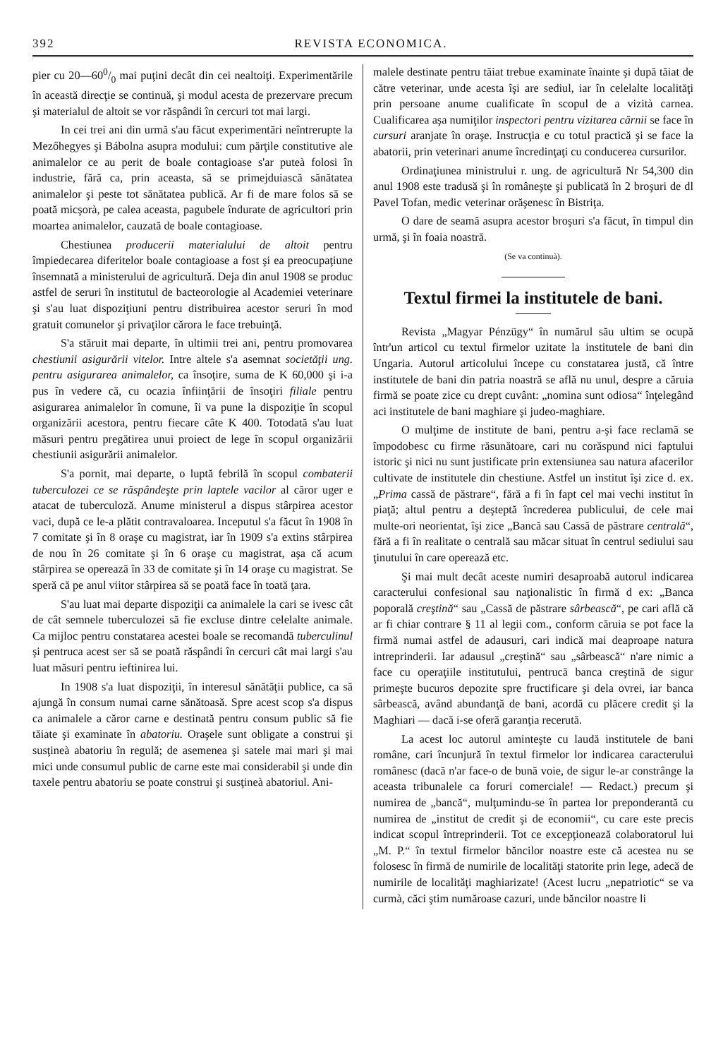392 REVISTA ECONOMICA.
pier cu 20—600/0 mai puţini decât din cei nealtoiţi. Experimentările în această direcţie se continuă, şi modul acesta de prezervare precum şi materialul de altoit se vor răspândi în cercuri tot mai largi.
In cei trei ani din urmă s'au făcut experimentări neîntrerupte la Mezőhegyes şi Bábolna asupra modului: cum părţile constitutive ale animalelor ce au perit de boale contagioase s'ar puteà folosi în industrie, fără ca, prin aceasta, să se primejduiască sănătatea animalelor şi peste tot sănătatea publică. Ar fi de mare folos să se poată micşorà, pe calea aceasta, pagubele îndurate de agricultori prin moartea animalelor, cauzată de boale contagioase.
Chestiunea producerii materialului de altoit pentru împiedecarea diferitelor boale contagioase a fost şi ea preocupaţiune însemnată a ministerului de agricultură. Deja din anul 1908 se produc astfel de seruri în institutul de bacteorologie al Academiei veterinare şi s'au luat dispoziţiuni pentru distribuirea acestor seruri în mod gratuit comunelor şi privaţilor cărora le face trebuinţă.
S'a stăruit mai departe, în ultimii trei ani, pentru promovarea chestiunii asigurării vitelor. Intre altele s'a asemnat societăţii ung. pentru asigurarea animalelor, ca însoţire, suma de K 60,000 şi i-a pus în vedere că, cu ocazia înfiinţării de însoţiri filiale pentru asigurarea animalelor în comune, îi va pune la dispoziţie în scopul organizării acestora, pentru fiecare câte K 400. Totodată s'au luat măsuri pentru pregătirea unui proiect de lege în scopul organizării chestiunii asigurării animalelor.
S'a pornit, mai departe, o luptă febrilă în scopul combaterii tuberculozei ce se răspândeşte prin laptele vacilor al căror uger e atacat de tuberculoză. Anume ministerul a dispus stârpirea acestor vaci, după ce le-a plătit contravaloarea. Inceputul s'a făcut în 1908 în 7 comitate şi în 8 oraşe cu magistrat, iar în 1909 s'a extins stârpirea de nou în 26 comitate şi în 6 oraşe cu magistrat, aşa că acum stârpirea se operează în 33 de comitate şi în 14 oraşe cu magistrat. Se speră că pe anul viitor stârpirea să se poată face în toată ţara.
S'au luat mai departe dispoziţii ca animalele la cari se ivesc cât de cât semnele tuberculozei să fie excluse dintre celelalte animale. Ca mijloc pentru constatarea acestei boale se recomandă tuberculinul şi pentruca acest ser să se poată răspândi în cercuri cât mai largi s'au luat măsuri pentru ieftinirea lui.
In 1908 s'a luat dispoziţii, în interesul sănătăţii publice, ca să ajungă în consum numai carne sănătoasă. Spre acest scop s'a dispus ca animalele a căror carne e destinată pentru consum public să fie tăiate şi examinate în abatoriu. Oraşele sunt obligate a construi şi susţineà abatoriu în regulă; de asemenea şi satele mai mari şi mai mici unde consumul public de carne este mai considerabil şi unde din taxele pentru abatoriu se poate construi şi susţineà abatoriul. Ani-
malele destinate pentru tăiat trebue examinate înainte şi după tăiat de către veterinar, unde acesta îşi are sediul, iar în celelalte localităţi prin persoane anume cualificate în scopul de a vizità carnea. Cualificarea aşa numiţilor inspectori pentru vizitarea cărnii se face în cursuri aranjate în oraşe. Instrucţia e cu totul practică şi se face la abatorii, prin veterinari anume încredinţaţi cu conducerea cursurilor.
Ordinaţiunea ministrului r. ung. de agricultură Nr 54,300 din anul 1908 este tradusă şi în româneşte şi publicată în 2 broşuri de dl Pavel Tofan, medic veterinar orăşenesc în Bistriţa.
O dare de seamă asupra acestor broşuri s'a făcut, în timpul din urmă, şi în foaia noastră.
(Se va continuà).
Textul firmei la institutele de bani.
Revista „Magyar Pénzügy“ în numărul său ultim se ocupă într'un articol cu textul firmelor uzitate la institutele de bani din Ungaria. Autorul articolului începe cu constatarea justă, că între institutele de bani din patria noastră se află nu unul, despre a căruia firmă se poate zice cu drept cuvânt: „nomina sunt odiosa“ înţelegând aci institutele de bani maghiare şi judeo-maghiare.
O mulţime de institute de bani, pentru a-şi face reclamă se împodobesc cu firme răsunătoare, cari nu corăspund nici faptului istoric şi nici nu sunt justificate prin extensiunea sau natura afacerilor cultivate de institutele din chestiune. Astfel un institut îşi zice d. ex. „Prima cassă de păstrare“, fără a fi în fapt cel mai vechi institut în piaţă; altul pentru a deşteptă încrederea publicului, de cele mai multe-ori neorientat, îşi zice „Bancă sau Cassă de păstrare centrală“, fără a fi în realitate o centrală sau măcar situat în centrul sediului sau ţinutului în care operează etc.
Şi mai mult decât aceste numiri desaproabă autorul indicarea caracterului confesional sau naţionalistic în firmă d ex: „Banca poporală creştină“ sau „Cassă de păstrare sârbească“, pe cari află că ar fi chiar contrare § 11 al legii com., conform căruia se pot face la firmă numai astfel de adausuri, cari indică mai deaproape natura intreprinderii. Iar adausul „creştină“ sau „sârbească“ n'are nimic a face cu operaţiile institutului, pentrucă banca creştină de sigur primeşte bucuros depozite spre fructificare şi dela ovrei, iar banca sârbească, având abundanţă de bani, acordă cu plăcere credit şi la Maghiari — dacă i-se oferă garanţia recerută.
La acest loc autorul aminteşte cu laudă institutele de bani române, cari încunjură în textul firmelor lor indicarea caracterului românesc (dacă n'ar face-o de bună voie, de sigur le-ar constrânge la aceasta tribunalele ca foruri comerciale! — Redact.) precum şi numirea de „bancă“, mulţumindu-se în partea lor preponderantă cu numirea de „institut de credit şi de economii“, cu care este precis indicat scopul întreprinderii. Tot ce excepţionează colaboratorul lui „M. P.“ în textul firmelor băncilor noastre este că acestea nu se folosesc în firmă de numirile de localităţi statorite prin lege, adecă de numirile de localităţi maghiarizate! (Acest lucru „nepatriotic“ se va curmà, căci ştim număroase cazuri, unde băncilor noastre li